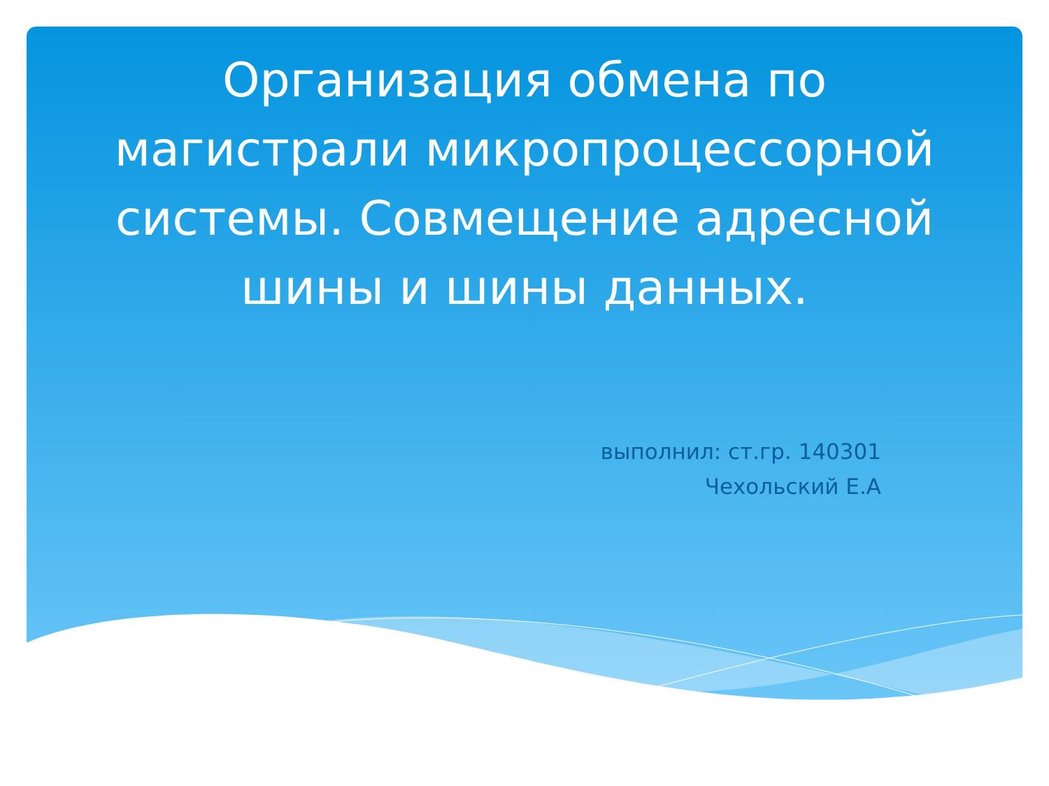Организация обмена по магистрали микропроцессорной системы. Совмещение адресной шины и шины данных.
выполнил: ст.гр. 140301
Чехольский Е.А